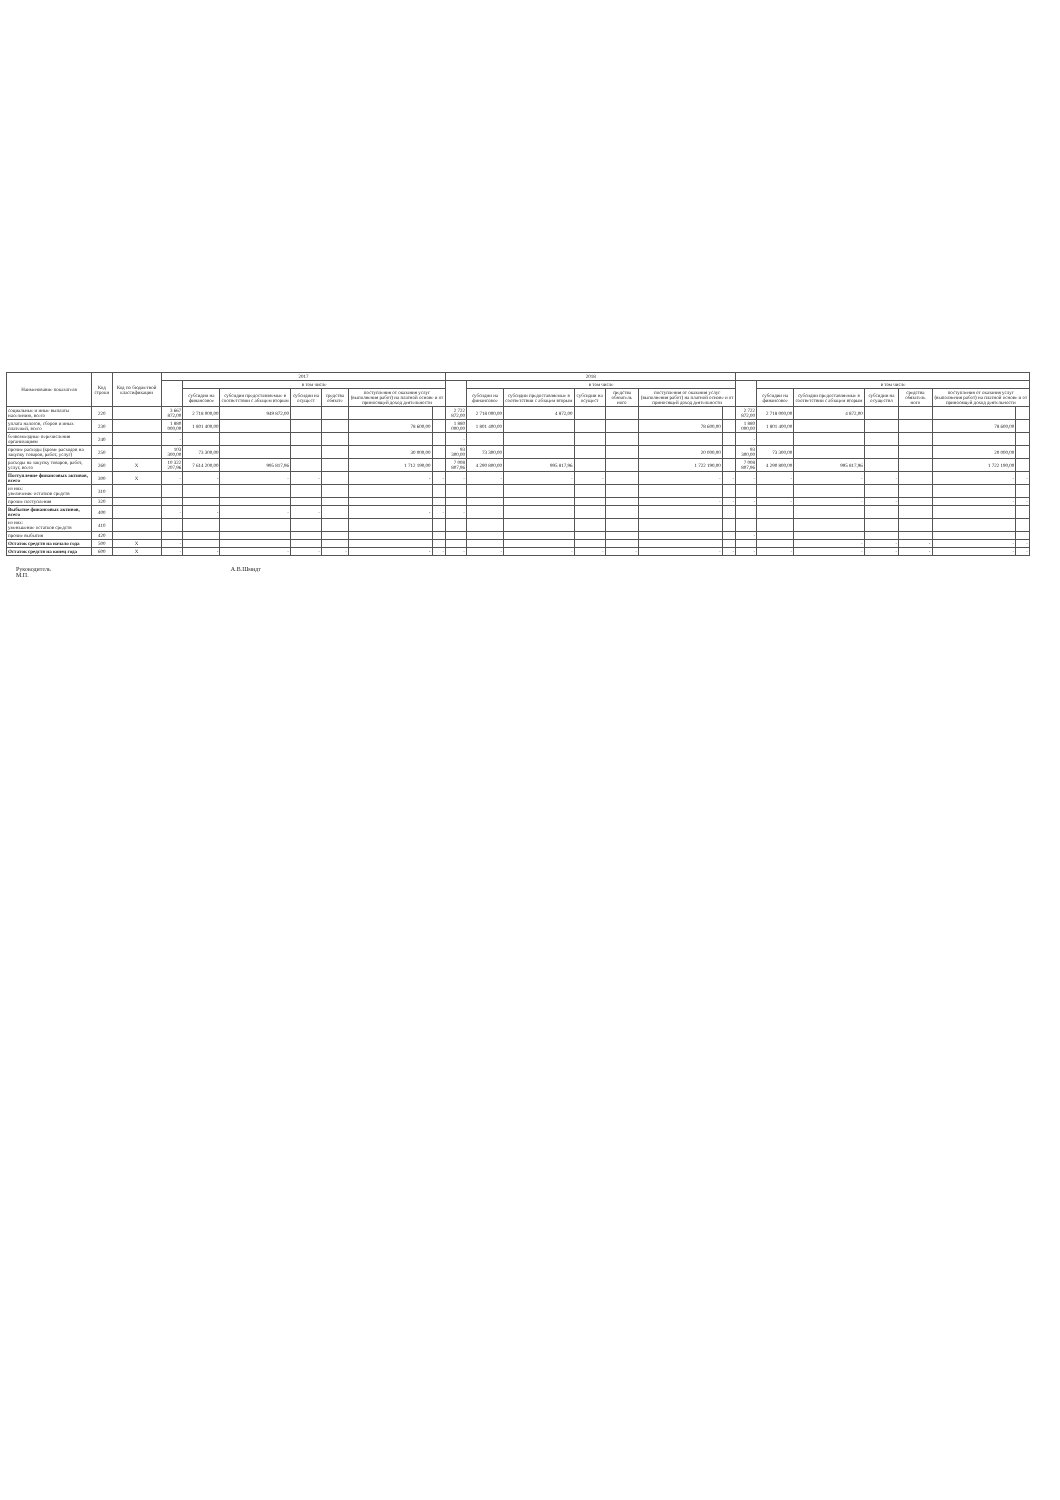| Наименование показателя | Код строки | Код по бюджетной классификации | 2017 | | | | | | | 2018 | | | | | | | | | | | | | |
| --- | --- | --- | --- | --- | --- | --- | --- | --- | --- | --- | --- | --- | --- | --- | --- | --- | --- | --- | --- | --- | --- | --- | --- |
| | | | | в том числе | | | | | | | в том числе | | | | | | | в том числе | | | | | |
| | | | | субсидии на финансовое | субсидии предоставляемые в соответствии с абзацем вторым | субсидии на осущест | средства обязате | поступления от оказания услуг (выполнения работ) на платной основе и от приносящей доход деятельности | | | субсидии на финансовое | субсидии предоставляемые в соответствии с абзацем вторым | субсидии на осущест | средства обязатель ного | поступления от оказания услуг (выполнения работ) на платной основе и от приносящей доход деятельности | | | субсидии на финансовое | субсидии предоставляемые в соответствии с абзацем вторым | субсидии на осуществл | средства обязатель ного | поступления от оказания услуг (выполнения работ) на платной основе и от приносящей доход деятельности | |
| социальные и иные выплаты населению, всего | 220 | | 3 667 872,00 | 2 718 000,00 | 949 872,00 | | | | | 2 722 872,00 | 2 718 000,00 | 4 872,00 | | | | | 2 722 872,00 | 2 718 000,00 | 4 872,00 | | | | |
| уплата налогов, сборов и иных платежей, всего | 230 | | 1 880 000,00 | 1 801 400,00 | | | | 78 600,00 | | 1 880 000,00 | 1 801 400,00 | | | | 78 600,00 | | 1 880 000,00 | 1 801 400,00 | | | | 78 600,00 | |
| безвозмездные перечисления организациям | 240 | | - | | | | | | | - | | | | | | | - | | | | | | |
| прочие расходы (кроме расходов на закупку товаров, работ, услуг) | 250 | | 103 300,00 | 73 300,00 | | | | 30 000,00 | | 93 300,00 | 73 300,00 | | | | 20 000,00 | | 93 300,00 | 73 300,00 | | | | 20 000,00 | |
| расходы на закупку товаров, работ, услуг, всего | 260 | X | 10 322 207,96 | 7 614 200,00 | 995 817,96 | | | 1 712 190,00 | | 7 008 807,96 | 4 290 800,00 | 995 817,96 | | | 1 722 190,00 | | 7 008 807,96 | 4 290 800,00 | 995 817,96 | | | 1 722 190,00 | |
| Поступление финансовых активов, всего | 300 | X | - | - | - | - | | - | - | - | - | - | - | | - | - | - | - | - | - | | - | - |
| из них: увеличение остатков средств | 310 | | | | | | | | | | | | | | | | | | | | | | |
| прочие поступления | 320 | | | | | | | | | | | | | | - | - | - | - | - | - | | - | - |
| Выбытие финансовых активов, всего | 400 | | - | - | - | - | | - | - | - | | | | | | | | | | | | | |
| из них: уменьшение остатков средств | 410 | | | | | | | | | | | | | | | | | | | | | | |
| прочие выбытия | 420 | | | | | | | | | | | | | | | | - | | | | | | |
| Остаток средств на начало года | 500 | X | - | | | | | | | | | | | | | | | | - | - | - | - | - |
| Остаток средств на конец года | 600 | X | - | - | - | - | - | - | - | - | - | - | - | - | - | - | - | - | - | - | - | - | - |
Руководитель
М.П.
А.В.Шмидт